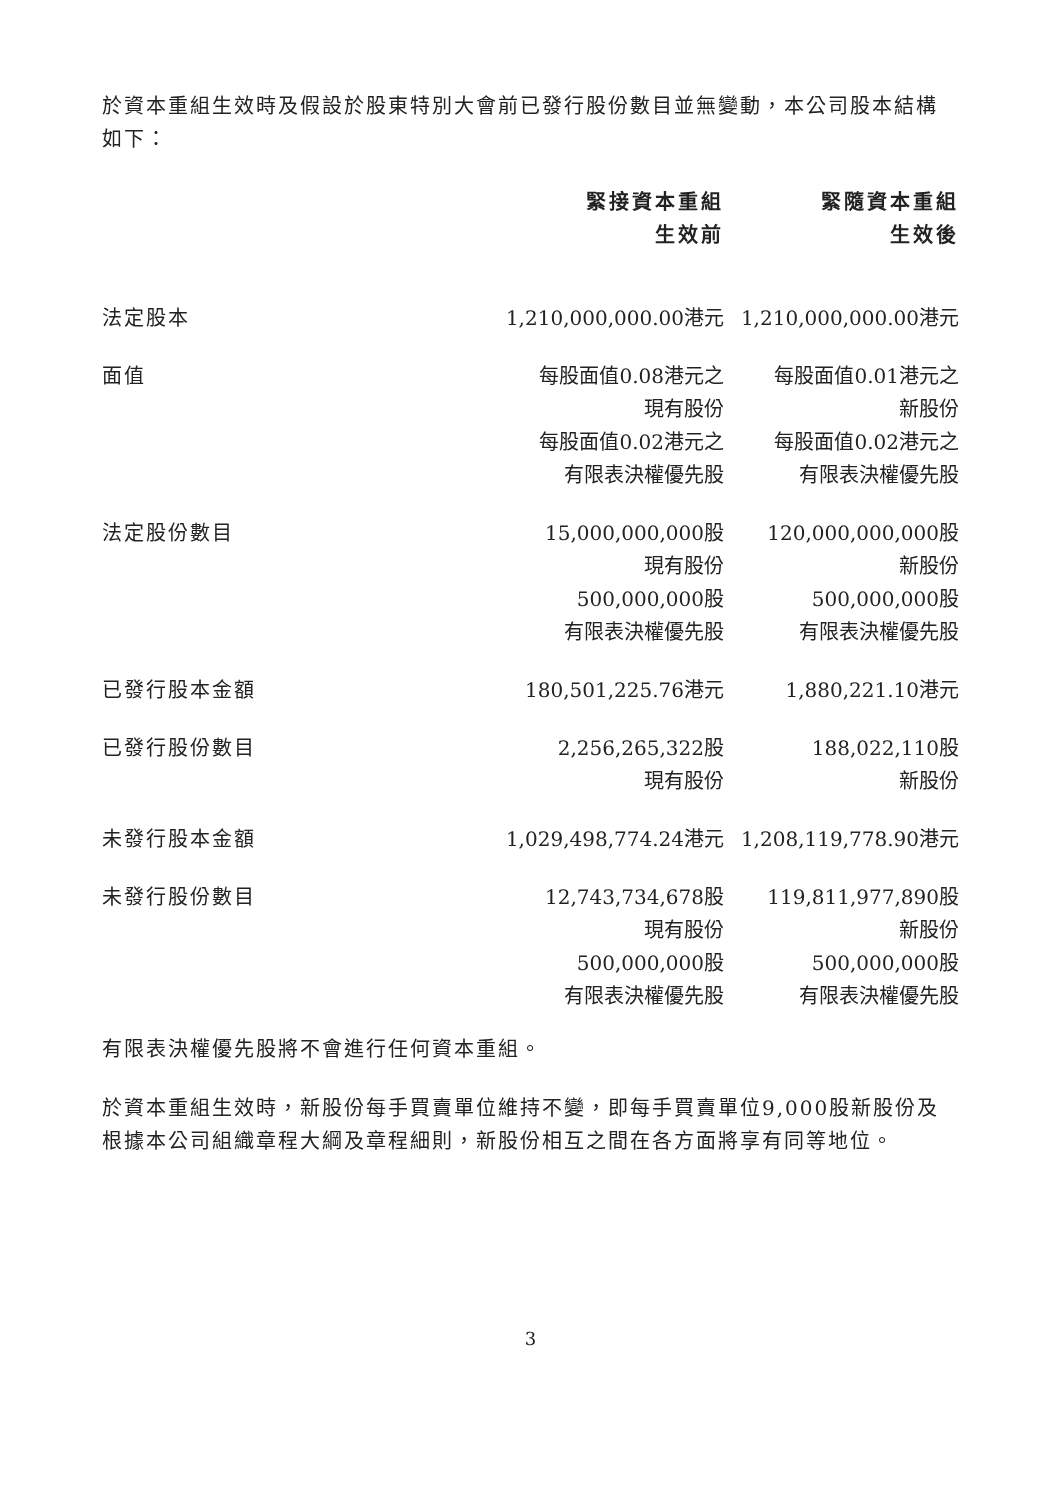於資本重組生效時及假設於股東特別大會前已發行股份數目並無變動，本公司股本結構如下：
| | 緊接資本重組 生效前 | 緊隨資本重組 生效後 |
| --- | --- | --- |
| 法定股本 | 1,210,000,000.00港元 | 1,210,000,000.00港元 |
| 面值 | 每股面值0.08港元之 現有股份 每股面值0.02港元之 有限表決權優先股 | 每股面值0.01港元之 新股份 每股面值0.02港元之 有限表決權優先股 |
| 法定股份數目 | 15,000,000,000股 現有股份 500,000,000股 有限表決權優先股 | 120,000,000,000股 新股份 500,000,000股 有限表決權優先股 |
| 已發行股本金額 | 180,501,225.76港元 | 1,880,221.10港元 |
| 已發行股份數目 | 2,256,265,322股 現有股份 | 188,022,110股 新股份 |
| 未發行股本金額 | 1,029,498,774.24港元 | 1,208,119,778.90港元 |
| 未發行股份數目 | 12,743,734,678股 現有股份 500,000,000股 有限表決權優先股 | 119,811,977,890股 新股份 500,000,000股 有限表決權優先股 |
有限表決權優先股將不會進行任何資本重組。
於資本重組生效時，新股份每手買賣單位維持不變，即每手買賣單位9,000股新股份及根據本公司組織章程大綱及章程細則，新股份相互之間在各方面將享有同等地位。
3